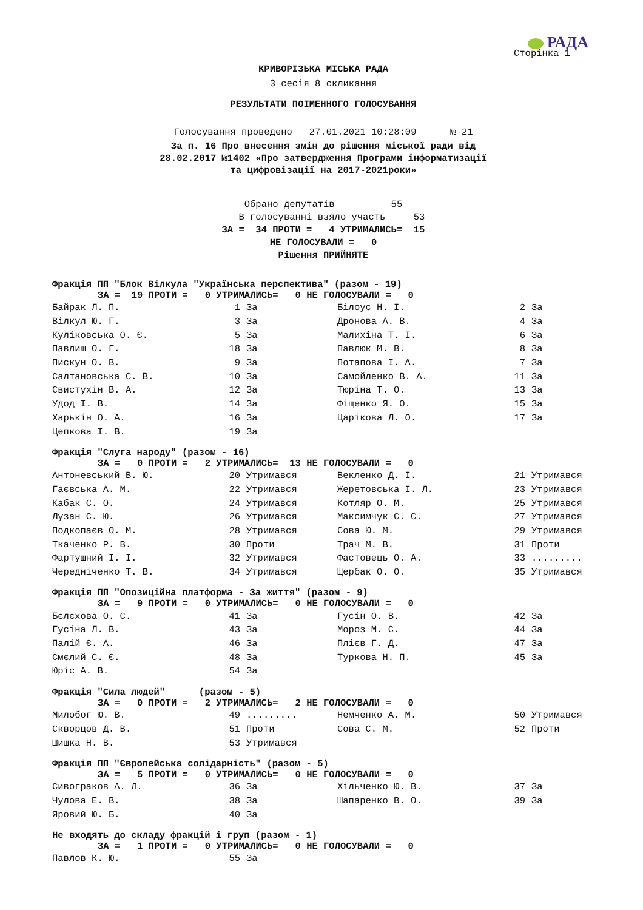РАДА
Сторінка 1
КРИВОРІЗЬКА МІСЬКА РАДА
3 сесія 8 скликання
РЕЗУЛЬТАТИ ПОІМЕННОГО ГОЛОСУВАННЯ
Голосування проведено 27.01.2021 10:28:09 № 21
За п. 16 Про внесення змін до рішення міської ради від
28.02.2017 №1402 «Про затвердження Програми інформатизації
та цифровізації на 2017-2021роки»
Обрано депутатів 55 В голосуванні взяло участь 53 ЗА = 34 ПРОТИ = 4 УТРИМАЛИСЬ= 15 НЕ ГОЛОСУВАЛИ = 0 Рішення ПРИЙНЯТЕ
Фракція ПП "Блок Вілкула "Українська перспектива" (разом - 19)
ЗА = 19 ПРОТИ = 0 УТРИМАЛИСЬ= 0 НЕ ГОЛОСУВАЛИ = 0
| Байрак Л. П. | 1 | За | Білоус Н. І. | 2 | За |
| Вілкул Ю. Г. | 3 | За | Дронова А. В. | 4 | За |
| Куліковська О. Є. | 5 | За | Малихіна Т. І. | 6 | За |
| Павлиш О. Г. | 18 | За | Павлюк М. В. | 8 | За |
| Пискун О. В. | 9 | За | Потапова І. А. | 7 | За |
| Салтановська С. В. | 10 | За | Самойленко В. А. | 11 | За |
| Свистухін В. А. | 12 | За | Тюріна Т. О. | 13 | За |
| Удод І. В. | 14 | За | Фіщенко Я. О. | 15 | За |
| Харькін О. А. | 16 | За | Царікова Л. О. | 17 | За |
| Цепкова І. В. | 19 | За | | | |
Фракція "Слуга народу" (разом - 16)
ЗА = 0 ПРОТИ = 2 УТРИМАЛИСЬ= 13 НЕ ГОЛОСУВАЛИ = 0
| Антоневський В. Ю. | 20 | Утримався | Векленко Д. І. | 21 | Утримався |
| Гаєвська А. М. | 22 | Утримався | Жеретовська І. Л. | 23 | Утримався |
| Кабак С. О. | 24 | Утримався | Котляр О. М. | 25 | Утримався |
| Лузан С. Ю. | 26 | Утримався | Максимчук С. С. | 27 | Утримався |
| Подкопаєв О. М. | 28 | Утримався | Сова Ю. М. | 29 | Утримався |
| Ткаченко Р. В. | 30 | Проти | Трач М. В. | 31 | Проти |
| Фартушний І. І. | 32 | Утримався | Фастовець О. А. | 33 | ......... |
| Чередніченко Т. В. | 34 | Утримався | Щербак О. О. | 35 | Утримався |
Фракція ПП "Опозиційна платформа - За життя" (разом - 9)
ЗА = 9 ПРОТИ = 0 УТРИМАЛИСЬ= 0 НЕ ГОЛОСУВАЛИ = 0
| Бєлєхова О. С. | 41 | За | Гусін О. В. | 42 | За |
| Гусіна Л. В. | 43 | За | Мороз М. С. | 44 | За |
| Палій Є. А. | 46 | За | Плієв Г. Д. | 47 | За |
| Смєлий С. Є. | 48 | За | Туркова Н. П. | 45 | За |
| Юріс А. В. | 54 | За | | | |
Фракція "Сила людей" (разом - 5)
ЗА = 0 ПРОТИ = 2 УТРИМАЛИСЬ= 2 НЕ ГОЛОСУВАЛИ = 0
| Милобог Ю. В. | 49 | ......... | Немченко А. М. | 50 | Утримався |
| Скворцов Д. В. | 51 | Проти | Сова С. М. | 52 | Проти |
| Шишка Н. В. | 53 | Утримався | | | |
Фракція ПП "Європейська солідарність" (разом - 5)
ЗА = 5 ПРОТИ = 0 УТРИМАЛИСЬ= 0 НЕ ГОЛОСУВАЛИ = 0
| Сивограков А. Л. | 36 | За | Хільченко Ю. В. | 37 | За |
| Чулова Е. В. | 38 | За | Шапаренко В. О. | 39 | За |
| Яровий Ю. Б. | 40 | За | | | |
Не входять до складу фракцій і груп (разом - 1)
ЗА = 1 ПРОТИ = 0 УТРИМАЛИСЬ= 0 НЕ ГОЛОСУВАЛИ = 0
| Павлов К. Ю. | 55 | За |